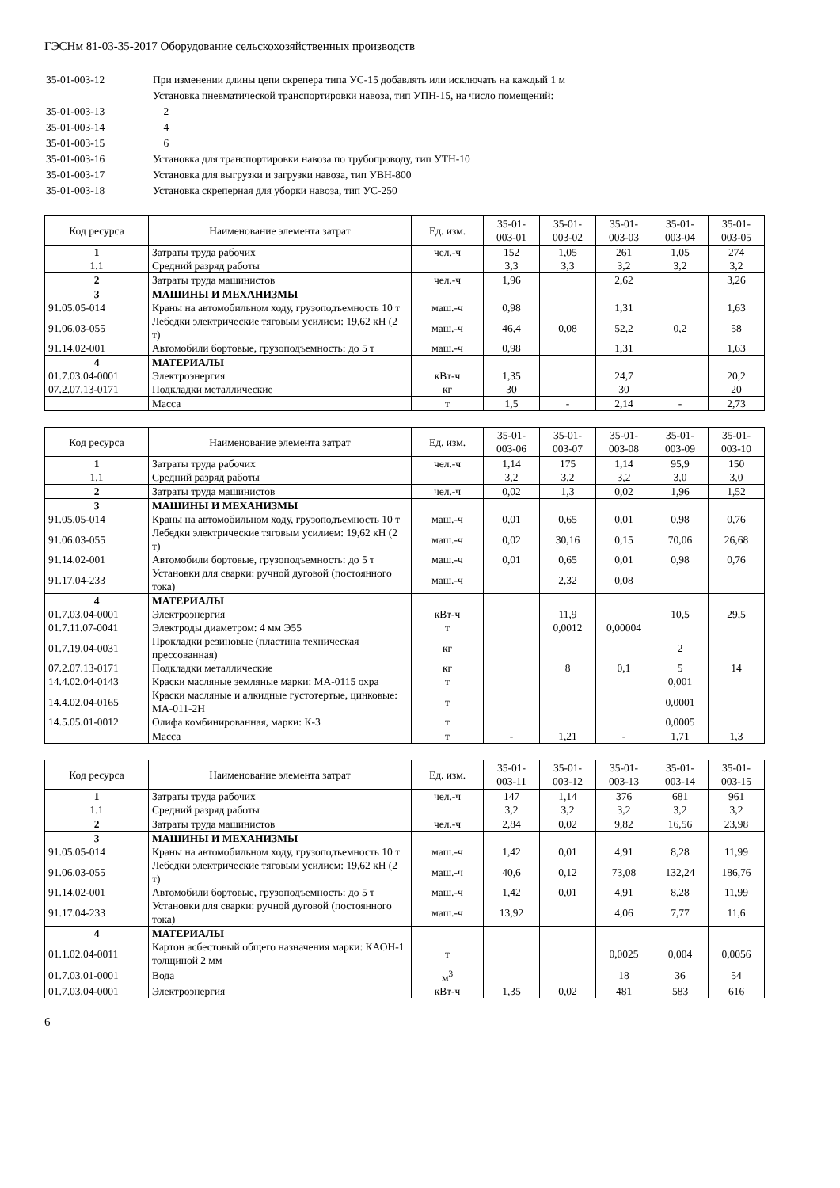ГЭСНм 81-03-35-2017 Оборудование сельскохозяйственных производств
| 35-01-003-12 | При изменении длины цепи скрепера типа УС-15 добавлять или исключать на каждый 1 м |
| | Установка пневматической транспортировки навоза, тип УПН-15, на число помещений: |
| 35-01-003-13 | 2 |
| 35-01-003-14 | 4 |
| 35-01-003-15 | 6 |
| 35-01-003-16 | Установка для транспортировки навоза по трубопроводу, тип УТН-10 |
| 35-01-003-17 | Установка для выгрузки и загрузки навоза, тип УВН-800 |
| 35-01-003-18 | Установка скреперная для уборки навоза, тип УС-250 |
| Код ресурса | Наименование элемента затрат | Ед. изм. | 35-01- 003-01 | 35-01- 003-02 | 35-01- 003-03 | 35-01- 003-04 | 35-01- 003-05 |
| --- | --- | --- | --- | --- | --- | --- | --- |
| 1 | Затраты труда рабочих | чел.-ч | 152 | 1,05 | 261 | 1,05 | 274 |
| 1.1 | Средний разряд работы | | 3,3 | 3,3 | 3,2 | 3,2 | 3,2 |
| 2 | Затраты труда машинистов | чел.-ч | 1,96 | | 2,62 | | 3,26 |
| 3 | МАШИНЫ И МЕХАНИЗМЫ | | | | | | |
| 91.05.05-014 | Краны на автомобильном ходу, грузоподъемность 10 т | маш.-ч | 0,98 | | 1,31 | | 1,63 |
| 91.06.03-055 | Лебедки электрические тяговым усилием: 19,62 кН (2 т) | маш.-ч | 46,4 | 0,08 | 52,2 | 0,2 | 58 |
| 91.14.02-001 | Автомобили бортовые, грузоподъемность: до 5 т | маш.-ч | 0,98 | | 1,31 | | 1,63 |
| 4 | МАТЕРИАЛЫ | | | | | | |
| 01.7.03.04-0001 | Электроэнергия | кВт-ч | 1,35 | | 24,7 | | 20,2 |
| 07.2.07.13-0171 | Подкладки металлические | кг | 30 | | 30 | | 20 |
| | Масса | т | 1,5 | - | 2,14 | - | 2,73 |
| Код ресурса | Наименование элемента затрат | Ед. изм. | 35-01- 003-06 | 35-01- 003-07 | 35-01- 003-08 | 35-01- 003-09 | 35-01- 003-10 |
| --- | --- | --- | --- | --- | --- | --- | --- |
| 1 | Затраты труда рабочих | чел.-ч | 1,14 | 175 | 1,14 | 95,9 | 150 |
| 1.1 | Средний разряд работы | | 3,2 | 3,2 | 3,2 | 3,0 | 3,0 |
| 2 | Затраты труда машинистов | чел.-ч | 0,02 | 1,3 | 0,02 | 1,96 | 1,52 |
| 3 | МАШИНЫ И МЕХАНИЗМЫ | | | | | | |
| 91.05.05-014 | Краны на автомобильном ходу, грузоподъемность 10 т | маш.-ч | 0,01 | 0,65 | 0,01 | 0,98 | 0,76 |
| 91.06.03-055 | Лебедки электрические тяговым усилием: 19,62 кН (2 т) | маш.-ч | 0,02 | 30,16 | 0,15 | 70,06 | 26,68 |
| 91.14.02-001 | Автомобили бортовые, грузоподъемность: до 5 т | маш.-ч | 0,01 | 0,65 | 0,01 | 0,98 | 0,76 |
| 91.17.04-233 | Установки для сварки: ручной дуговой (постоянного тока) | маш.-ч | | 2,32 | 0,08 | | |
| 4 | МАТЕРИАЛЫ | | | | | | |
| 01.7.03.04-0001 | Электроэнергия | кВт-ч | | 11,9 | | 10,5 | 29,5 |
| 01.7.11.07-0041 | Электроды диаметром: 4 мм Э55 | т | | 0,0012 | 0,00004 | | |
| 01.7.19.04-0031 | Прокладки резиновые (пластина техническая прессованная) | кг | | | | 2 | |
| 07.2.07.13-0171 | Подкладки металлические | кг | | 8 | 0,1 | 5 | 14 |
| 14.4.02.04-0143 | Краски масляные земляные марки: МА-0115 охра | т | | | | 0,001 | |
| 14.4.02.04-0165 | Краски масляные и алкидные густотертые, цинковые: МА-011-2Н | т | | | | 0,0001 | |
| 14.5.05.01-0012 | Олифа комбинированная, марки: К-3 | т | | | | 0,0005 | |
| | Масса | т | - | 1,21 | - | 1,71 | 1,3 |
| Код ресурса | Наименование элемента затрат | Ед. изм. | 35-01- 003-11 | 35-01- 003-12 | 35-01- 003-13 | 35-01- 003-14 | 35-01- 003-15 |
| --- | --- | --- | --- | --- | --- | --- | --- |
| 1 | Затраты труда рабочих | чел.-ч | 147 | 1,14 | 376 | 681 | 961 |
| 1.1 | Средний разряд работы | | 3,2 | 3,2 | 3,2 | 3,2 | 3,2 |
| 2 | Затраты труда машинистов | чел.-ч | 2,84 | 0,02 | 9,82 | 16,56 | 23,98 |
| 3 | МАШИНЫ И МЕХАНИЗМЫ | | | | | | |
| 91.05.05-014 | Краны на автомобильном ходу, грузоподъемность 10 т | маш.-ч | 1,42 | 0,01 | 4,91 | 8,28 | 11,99 |
| 91.06.03-055 | Лебедки электрические тяговым усилием: 19,62 кН (2 т) | маш.-ч | 40,6 | 0,12 | 73,08 | 132,24 | 186,76 |
| 91.14.02-001 | Автомобили бортовые, грузоподъемность: до 5 т | маш.-ч | 1,42 | 0,01 | 4,91 | 8,28 | 11,99 |
| 91.17.04-233 | Установки для сварки: ручной дуговой (постоянного тока) | маш.-ч | 13,92 | | 4,06 | 7,77 | 11,6 |
| 4 | МАТЕРИАЛЫ | | | | | | |
| 01.1.02.04-0011 | Картон асбестовый общего назначения марки: КАОН-1 толщиной 2 мм | т | | | 0,0025 | 0,004 | 0,0056 |
| 01.7.03.01-0001 | Вода | м<sup>3</sup> | | | 18 | 36 | 54 |
| 01.7.03.04-0001 | Электроэнергия | кВт-ч | 1,35 | 0,02 | 481 | 583 | 616 |
6